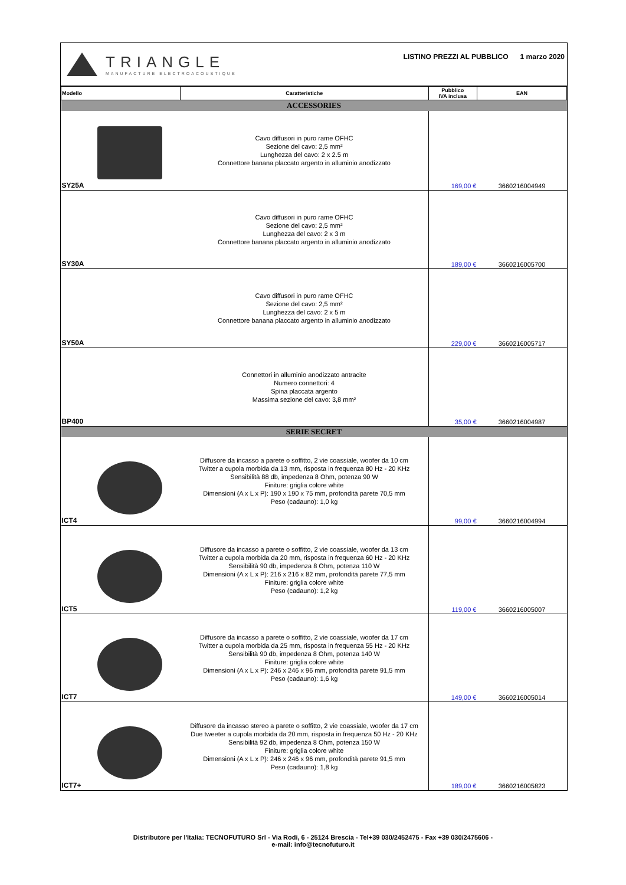TRIANGLE
MANUFACTURE ELECTROACOUSTIQUE
LISTINO PREZZI AL PUBBLICO 1 marzo 2020
| Modello | Caratteristiche | Pubblico IVA inclusa | EAN |
| --- | --- | --- | --- |
| ACCESSORIES | | | |
| SY25A | Cavo diffusori in puro rame OFHC Sezione del cavo: 2,5 mm² Lunghezza del cavo: 2 x 2.5 m Connettore banana placcato argento in alluminio anodizzato | 169,00 € | 3660216004949 |
| SY30A | Cavo diffusori in puro rame OFHC Sezione del cavo: 2,5 mm² Lunghezza del cavo: 2 x 3 m Connettore banana placcato argento in alluminio anodizzato | 189,00 € | 3660216005700 |
| SY50A | Cavo diffusori in puro rame OFHC Sezione del cavo: 2,5 mm² Lunghezza del cavo: 2 x 5 m Connettore banana placcato argento in alluminio anodizzato | 229,00 € | 3660216005717 |
| BP400 | Connettori in alluminio anodizzato antracite Numero connettori: 4 Spina placcata argento Massima sezione del cavo: 3,8 mm² | 35,00 € | 3660216004987 |
| SERIE SECRET | | | |
| ICT4 | Diffusore da incasso a parete o soffitto, 2 vie coassiale, woofer da 10 cm Twitter a cupola morbida da 13 mm, risposta in frequenza 80 Hz - 20 KHz Sensibilità 88 db, impedenza 8 Ohm, potenza 90 W Finiture: griglia colore white Dimensioni (A x L x P): 190 x 190 x 75 mm, profondità parete 70,5 mm Peso (cadauno): 1,0 kg | 99,00 € | 3660216004994 |
| ICT5 | Diffusore da incasso a parete o soffitto, 2 vie coassiale, woofer da 13 cm Twitter a cupola morbida da 20 mm, risposta in frequenza 60 Hz - 20 KHz Sensibilità 90 db, impedenza 8 Ohm, potenza 110 W Dimensioni (A x L x P): 216 x 216 x 82 mm, profondità parete 77,5 mm Finiture: griglia colore white Peso (cadauno): 1,2 kg | 119,00 € | 3660216005007 |
| ICT7 | Diffusore da incasso a parete o soffitto, 2 vie coassiale, woofer da 17 cm Twitter a cupola morbida da 25 mm, risposta in frequenza 55 Hz - 20 KHz Sensibilità 90 db, impedenza 8 Ohm, potenza 140 W Finiture: griglia colore white Dimensioni (A x L x P): 246 x 246 x 96 mm, profondità parete 91,5 mm Peso (cadauno): 1,6 kg | 149,00 € | 3660216005014 |
| ICT7+ | Diffusore da incasso stereo a parete o soffitto, 2 vie coassiale, woofer da 17 cm Due tweeter a cupola morbida da 20 mm, risposta in frequenza 50 Hz - 20 KHz Sensibilità 92 db, impedenza 8 Ohm, potenza 150 W Finiture: griglia colore white Dimensioni (A x L x P): 246 x 246 x 96 mm, profondità parete 91,5 mm Peso (cadauno): 1,8 kg | 189,00 € | 3660216005823 |
Distributore per l'Italia: TECNOFUTURO Srl - Via Rodi, 6 - 25124 Brescia - Tel+39 030/2452475 - Fax +39 030/2475606 -
e-mail: info@tecnofuturo.it